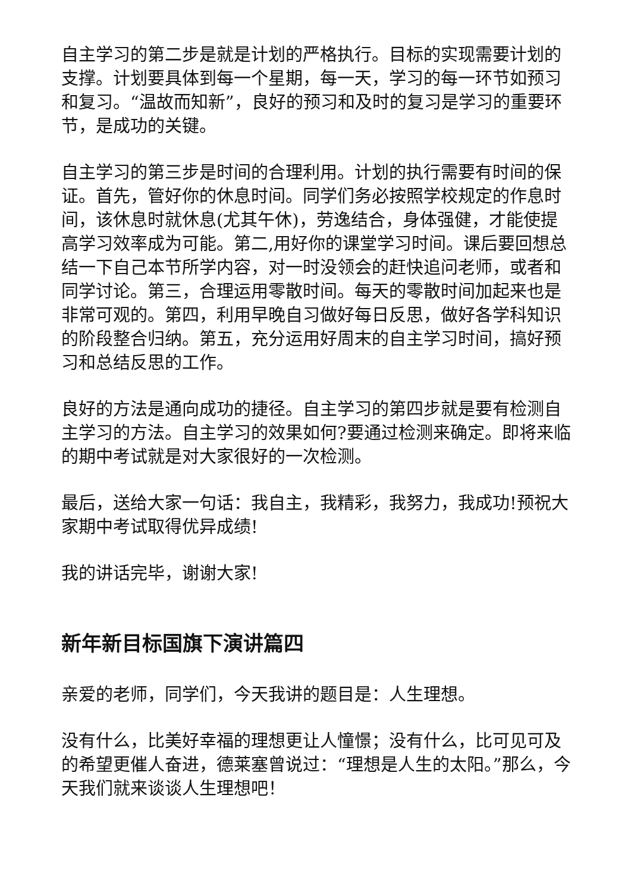自主学习的第二步是就是计划的严格执行。目标的实现需要计划的支撑。计划要具体到每一个星期，每一天，学习的每一环节如预习和复习。“温故而知新”，良好的预习和及时的复习是学习的重要环节，是成功的关键。
自主学习的第三步是时间的合理利用。计划的执行需要有时间的保证。首先，管好你的休息时间。同学们务必按照学校规定的作息时间，该休息时就休息(尤其午休)，劳逸结合，身体强健，才能使提高学习效率成为可能。第二,用好你的课堂学习时间。课后要回想总结一下自己本节所学内容，对一时没领会的赶快追问老师，或者和同学讨论。第三，合理运用零散时间。每天的零散时间加起来也是非常可观的。第四，利用早晚自习做好每日反思，做好各学科知识的阶段整合归纳。第五，充分运用好周末的自主学习时间，搞好预习和总结反思的工作。
良好的方法是通向成功的捷径。自主学习的第四步就是要有检测自主学习的方法。自主学习的效果如何?要通过检测来确定。即将来临的期中考试就是对大家很好的一次检测。
最后，送给大家一句话：我自主，我精彩，我努力，我成功!预祝大家期中考试取得优异成绩!
我的讲话完毕，谢谢大家!
新年新目标国旗下演讲篇四
亲爱的老师，同学们，今天我讲的题目是：人生理想。
没有什么，比美好幸福的理想更让人憧憬；没有什么，比可见可及的希望更催人奋进，德莱塞曾说过：“理想是人生的太阳。”那么，今天我们就来谈谈人生理想吧！